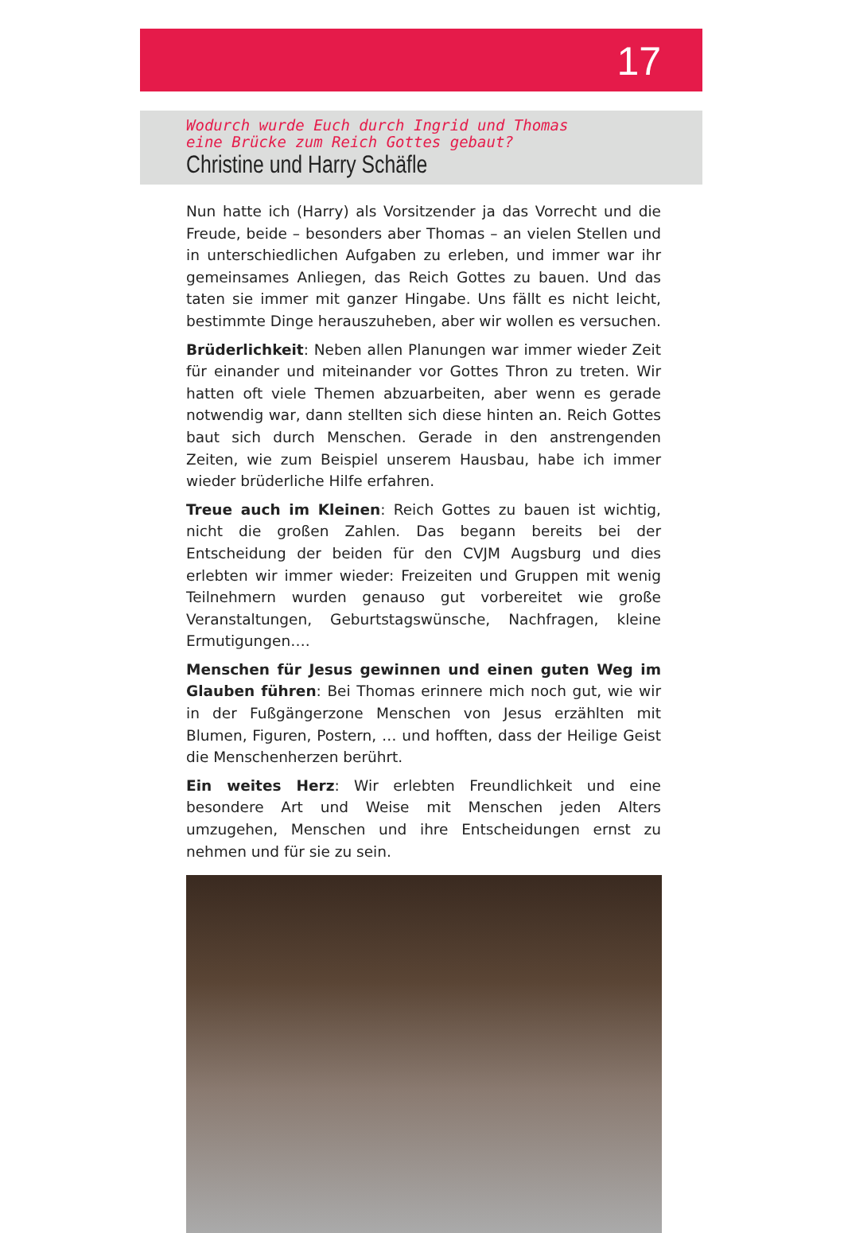17
Wodurch wurde Euch durch Ingrid und Thomas
eine Brücke zum Reich Gottes gebaut?
Christine und Harry Schäfle
Nun hatte ich (Harry) als Vorsitzender ja das Vorrecht und die Freude, beide – besonders aber Thomas – an vielen Stellen und in unterschiedlichen Aufgaben zu erleben, und immer war ihr gemeinsames Anliegen, das Reich Gottes zu bauen. Und das taten sie immer mit ganzer Hingabe. Uns fällt es nicht leicht, bestimmte Dinge herauszuheben, aber wir wollen es versuchen.
Brüderlichkeit: Neben allen Planungen war immer wieder Zeit für einander und miteinander vor Gottes Thron zu treten. Wir hatten oft viele Themen abzuarbeiten, aber wenn es gerade notwendig war, dann stellten sich diese hinten an. Reich Gottes baut sich durch Menschen. Gerade in den anstrengenden Zeiten, wie zum Beispiel unserem Hausbau, habe ich immer wieder brüderliche Hilfe erfahren.
Treue auch im Kleinen: Reich Gottes zu bauen ist wichtig, nicht die großen Zahlen. Das begann bereits bei der Entscheidung der beiden für den CVJM Augsburg und dies erlebten wir immer wieder: Freizeiten und Gruppen mit wenig Teilnehmern wurden genauso gut vorbereitet wie große Veranstaltungen, Geburtstags­wünsche, Nachfragen, kleine Ermutigungen….
Menschen für Jesus gewinnen und einen guten Weg im Glauben führen: Bei Thomas erinnere mich noch gut, wie wir in der Fuß­gängerzone Menschen von Jesus erzählten mit Blumen, Figuren, Postern, … und hofften, dass der Heilige Geist die Menschenherzen berührt.
Ein weites Herz: Wir erlebten Freundlichkeit und eine besondere Art und Weise mit Menschen jeden Alters umzugehen, Menschen und ihre Entscheidungen ernst zu nehmen und für sie zu sein.